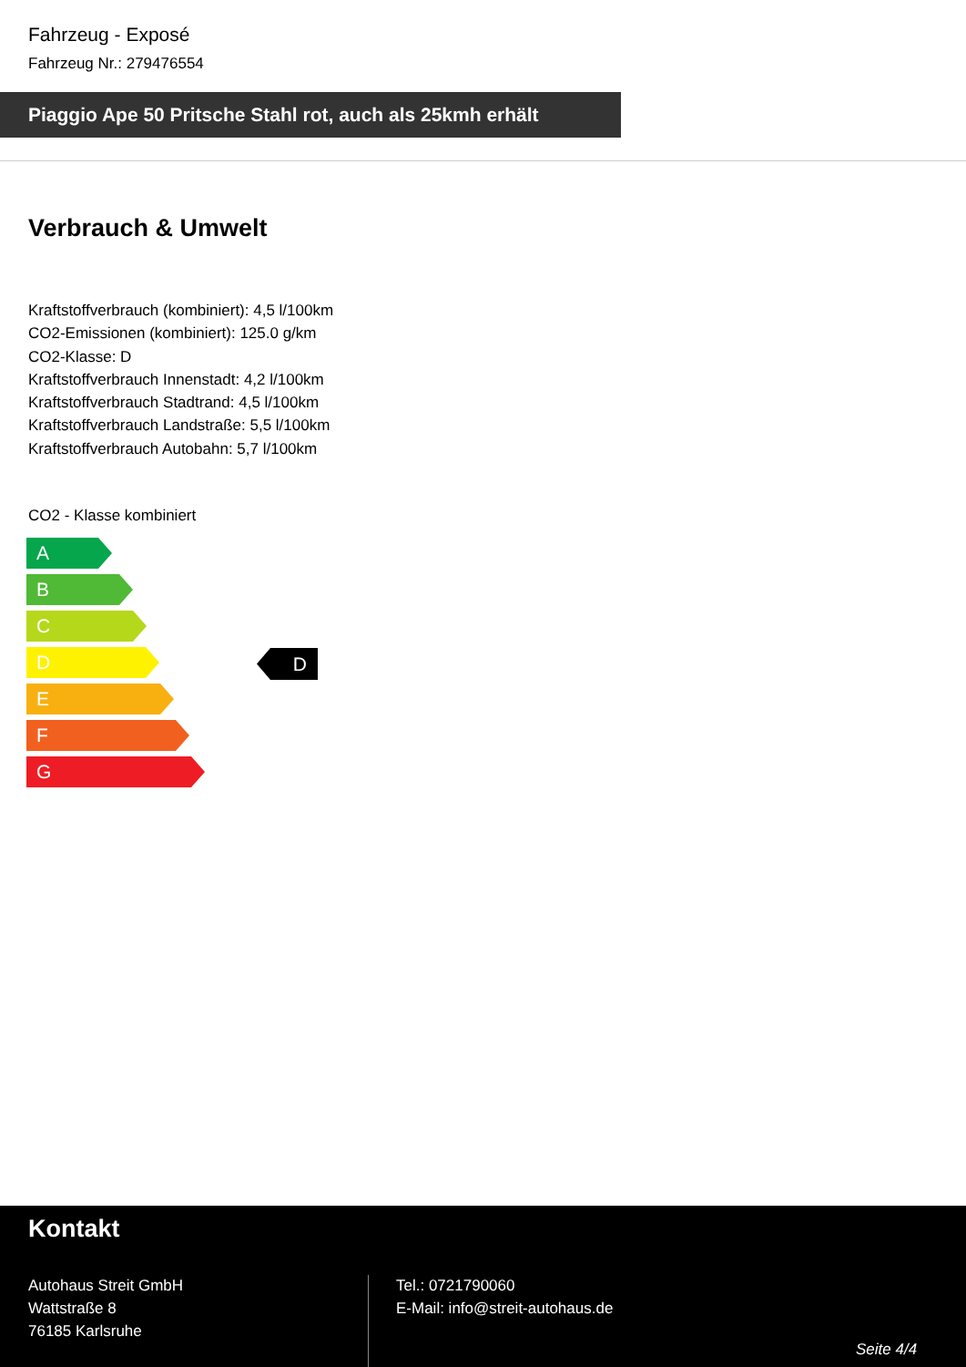Fahrzeug - Exposé
Fahrzeug Nr.: 279476554
Piaggio Ape 50 Pritsche Stahl rot, auch als 25kmh erhält
Verbrauch & Umwelt
Kraftstoffverbrauch (kombiniert): 4,5 l/100km
CO2-Emissionen (kombiniert): 125.0 g/km
CO2-Klasse: D
Kraftstoffverbrauch Innenstadt: 4,2 l/100km
Kraftstoffverbrauch Stadtrand: 4,5 l/100km
Kraftstoffverbrauch Landstraße: 5,5 l/100km
Kraftstoffverbrauch Autobahn: 5,7 l/100km
CO2 - Klasse kombiniert
A
B
C
D
E
F
G
D
Kontakt
Autohaus Streit GmbH
Wattstraße 8
76185 Karlsruhe
Tel.: 0721790060
E-Mail: info@streit-autohaus.de
Seite 4/4